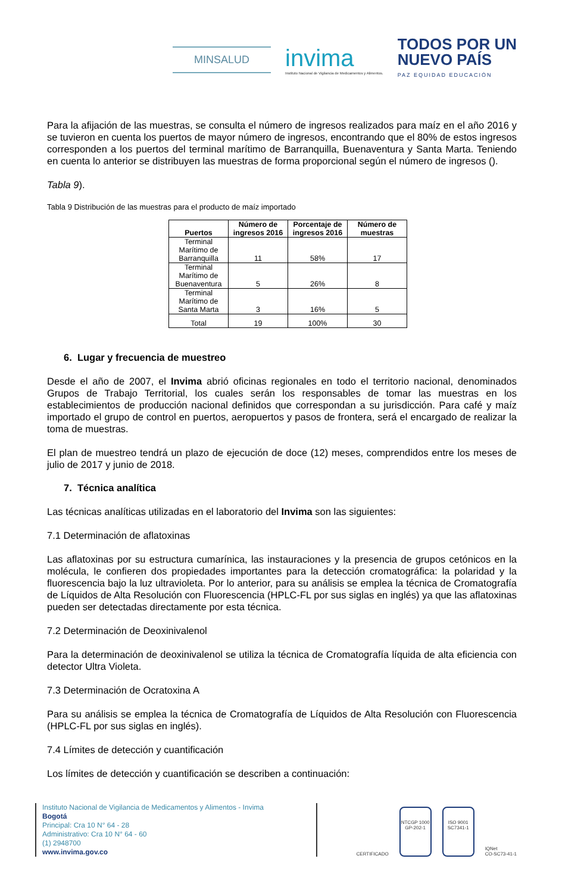MINSALUD
invima
Instituto Nacional de Vigilancia de Medicamentos y Alimentos.
TODOS POR UN
NUEVO PAÍS
PAZ EQUIDAD EDUCACIÓN
Para la afijación de las muestras, se consulta el número de ingresos realizados para maíz en el año 2016 y se tuvieron en cuenta los puertos de mayor número de ingresos, encontrando que el 80% de estos ingresos corresponden a los puertos del terminal marítimo de Barranquilla, Buenaventura y Santa Marta. Teniendo en cuenta lo anterior se distribuyen las muestras de forma proporcional según el número de ingresos ().
Tabla 9).
Tabla 9 Distribución de las muestras para el producto de maíz importado
| Puertos | Número de ingresos 2016 | Porcentaje de ingresos 2016 | Número de muestras |
| --- | --- | --- | --- |
| Terminal Marítimo de Barranquilla | 11 | 58% | 17 |
| Terminal Marítimo de Buenaventura | 5 | 26% | 8 |
| Terminal Marítimo de Santa Marta | 3 | 16% | 5 |
| Total | 19 | 100% | 30 |
6. Lugar y frecuencia de muestreo
Desde el año de 2007, el Invima abrió oficinas regionales en todo el territorio nacional, denominados Grupos de Trabajo Territorial, los cuales serán los responsables de tomar las muestras en los establecimientos de producción nacional definidos que correspondan a su jurisdicción. Para café y maíz importado el grupo de control en puertos, aeropuertos y pasos de frontera, será el encargado de realizar la toma de muestras.
El plan de muestreo tendrá un plazo de ejecución de doce (12) meses, comprendidos entre los meses de julio de 2017 y junio de 2018.
7. Técnica analítica
Las técnicas analíticas utilizadas en el laboratorio del Invima son las siguientes:
7.1 Determinación de aflatoxinas
Las aflatoxinas por su estructura cumarínica, las instauraciones y la presencia de grupos cetónicos en la molécula, le confieren dos propiedades importantes para la detección cromatográfica: la polaridad y la fluorescencia bajo la luz ultravioleta. Por lo anterior, para su análisis se emplea la técnica de Cromatografía de Líquidos de Alta Resolución con Fluorescencia (HPLC-FL por sus siglas en inglés) ya que las aflatoxinas pueden ser detectadas directamente por esta técnica.
7.2 Determinación de Deoxinivalenol
Para la determinación de deoxinivalenol se utiliza la técnica de Cromatografía líquida de alta eficiencia con detector Ultra Violeta.
7.3 Determinación de Ocratoxina A
Para su análisis se emplea la técnica de Cromatografía de Líquidos de Alta Resolución con Fluorescencia (HPLC-FL por sus siglas en inglés).
7.4 Límites de detección y cuantificación
Los límites de detección y cuantificación se describen a continuación:
Instituto Nacional de Vigilancia de Medicamentos y Alimentos - Invima
Bogotá
Principal: Cra 10 N° 64 - 28
Administrativo: Cra 10 N° 64 - 60
(1) 2948700
www.invima.gov.co
CERTIFICADO
NTCGP 1000
GP-202-1
ISO 9001
SC7341-1
IQNet
CO-SC73-41-1